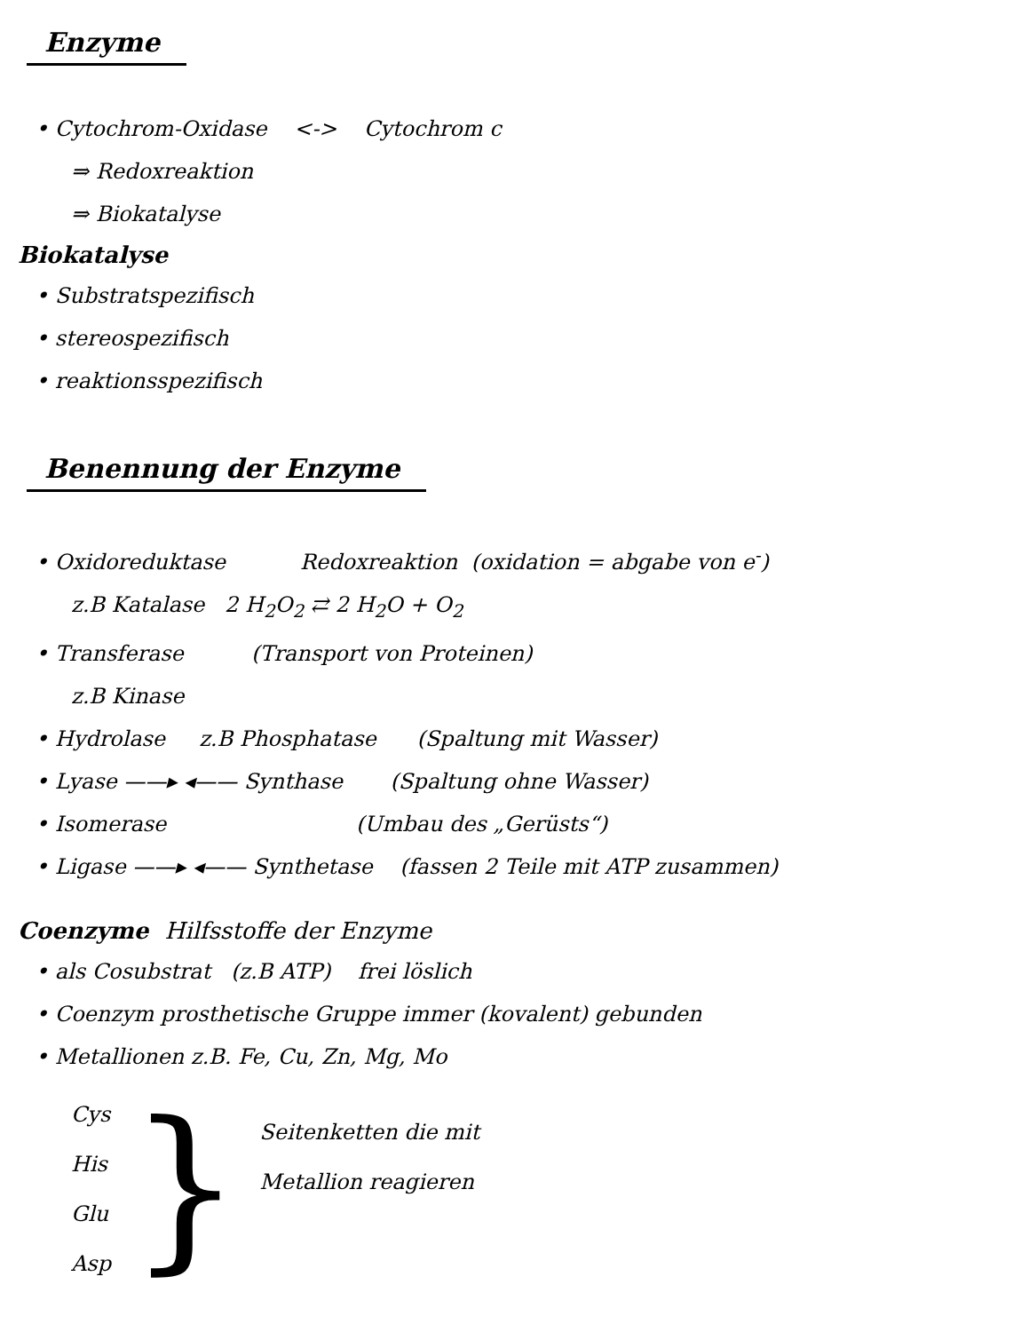Enzyme
• Cytochrom-Oxidase <-> Cytochrom c
⇒ Redoxreaktion
⇒ Biokatalyse
Biokatalyse
• Substratspezifisch
• stereospezifisch
• reaktionsspezifisch
Benennung der Enzyme
• Oxidoreduktase Redoxreaktion (oxidation = abgabe von e<sup>-</sup>)
z.B Katalase 2 H<sub>2</sub>O<sub>2</sub> ⇄ 2 H<sub>2</sub>O + O<sub>2</sub>
• Transferase (Transport von Proteinen)
z.B Kinase
• Hydrolase z.B Phosphatase (Spaltung mit Wasser)
• Lyase ——▸ ◂—— Synthase (Spaltung ohne Wasser)
• Isomerase (Umbau des „Gerüsts“)
• Ligase ——▸ ◂—— Synthetase (fassen 2 Teile mit ATP zusammen)
Coenzyme Hilfsstoffe der Enzyme
• als Cosubstrat (z.B ATP) frei löslich
• Coenzym prosthetische Gruppe immer (kovalent) gebunden
• Metallionen z.B. Fe, Cu, Zn, Mg, Mo
Cys
His
Glu
Asp
}
Seitenketten die mit
Metallion reagieren